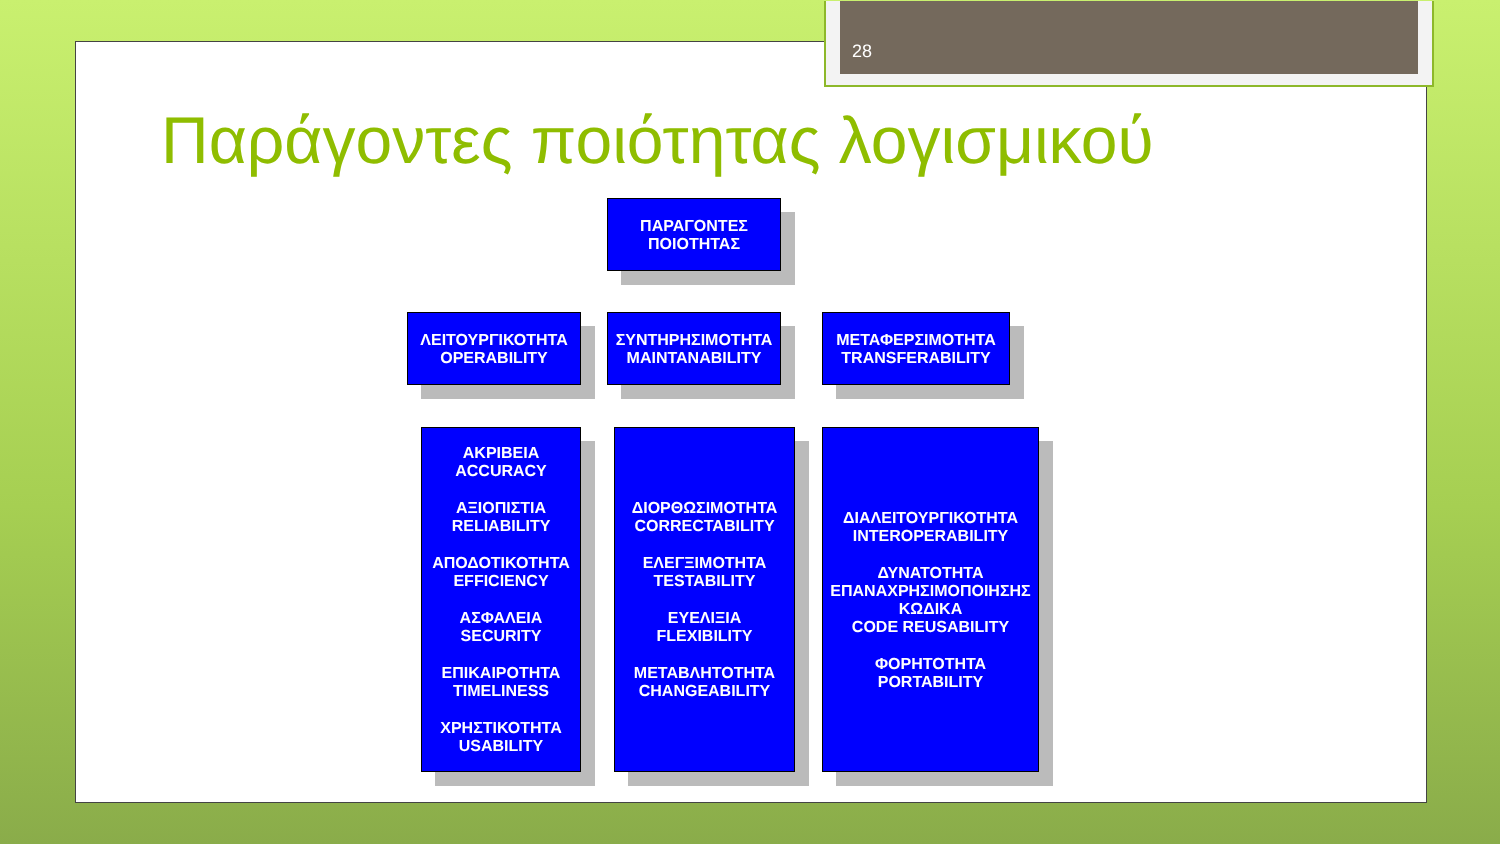28
Παράγοντες ποιότητας λογισμικού
ΠΑΡΑΓΟΝΤΕΣ
ΠΟΙΟΤΗΤΑΣ
ΛΕΙΤΟΥΡΓΙΚΟΤΗΤΑ
OPERABILITY
ΣΥΝΤΗΡΗΣΙΜΟΤΗΤΑ
MAINTANABILITY
ΜΕΤΑΦΕΡΣΙΜΟΤΗΤΑ
TRANSFERABILITY
ΑΚΡΙΒΕΙΑ
ACCURACY
ΑΞΙΟΠΙΣΤΙΑ
RELIABILITY
ΑΠΟΔΟΤΙΚΟΤΗΤΑ
EFFICIENCY
ΑΣΦΑΛΕΙΑ
SECURITY
ΕΠΙΚΑΙΡΟΤΗΤΑ
TIMELINESS
ΧΡΗΣΤΙΚΟΤΗΤΑ
USABILITY
ΔΙΟΡΘΩΣΙΜΟΤΗΤΑ
CORRECTABILITY
ΕΛΕΓΞΙΜΟΤΗΤΑ
TESTABILITY
ΕΥΕΛΙΞΙΑ
FLEXIBILITY
ΜΕΤΑΒΛΗΤΟΤΗΤΑ
CHANGEABILITY
ΔΙΑΛΕΙΤΟΥΡΓΙΚΟΤΗΤΑ
INTEROPERABILITY
ΔΥΝΑΤΟΤΗΤΑ
ΕΠΑΝΑΧΡΗΣΙΜΟΠΟΙΗΣΗΣ
ΚΩΔΙΚΑ
CODE REUSABILITY
ΦΟΡΗΤΟΤΗΤΑ
PORTABILITY